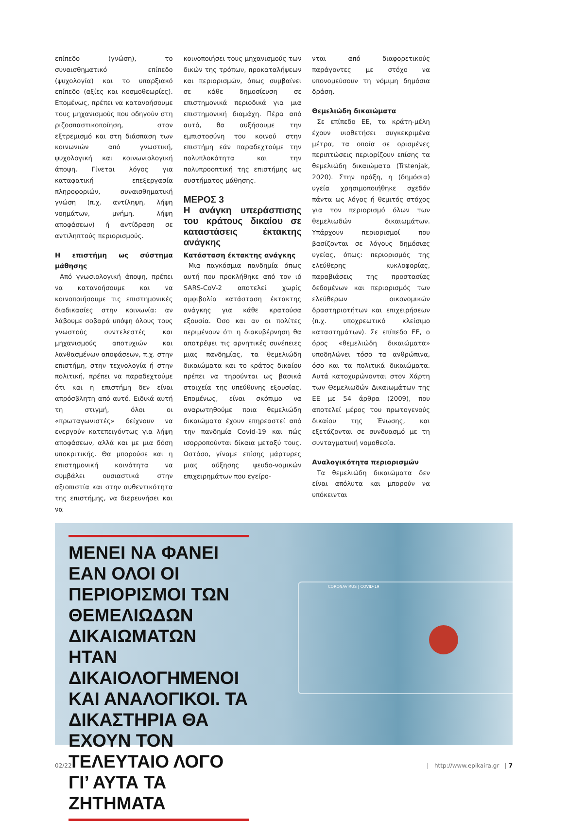επίπεδο (γνώση), το συναισθηματικό επίπεδο (ψυχολογία) και το υπαρξιακό επίπεδο (αξίες και κοσμοθεωρίες). Επομένως, πρέπει να κατανοήσουμε τους μηχανισμούς που οδηγούν στη ριζοσπαστικοποίηση, στον εξτρεμισμό και στη διάσπαση των κοινωνιών από γνωστική, ψυχολογική και κοινωνιολογική άποψη. Γίνεται λόγος για καταφατική επεξεργασία πληροφοριών, συναισθηματική γνώση (π.χ. αντίληψη, λήψη νοημάτων, μνήμη, λήψη αποφάσεων) ή αντίδραση σε αντιληπτούς περιορισμούς.
Η επιστήμη ως σύστημα μάθησης
Από γνωσιολογική άποψη, πρέπει να κατανοήσουμε και να κοινοποιήσουμε τις επιστημονικές διαδικασίες στην κοινωνία: αν λάβουμε σοβαρά υπόψη όλους τους γνωστούς συντελεστές και μηχανισμούς αποτυχιών και λανθασμένων αποφάσεων, π.χ. στην επιστήμη, στην τεχνολογία ή στην πολιτική, πρέπει να παραδεχτούμε ότι και η επιστήμη δεν είναι απρόσβλητη από αυτό. Ειδικά αυτή τη στιγμή, όλοι οι «πρωταγωνιστές» δείχνουν να ενεργούν κατεπειγόντως για λήψη αποφάσεων, αλλά και με μια δόση υποκριτικής. Θα μπορούσε και η επιστημονική κοινότητα να συμβάλει ουσιαστικά στην αξιοπιστία και στην αυθεντικότητα της επιστήμης, να διερευνήσει και να
κοινοποιήσει τους μηχανισμούς των δικών της τρόπων, προκαταλήψεων και περιορισμών, όπως συμβαίνει σε κάθε δημοσίευση σε επιστημονικά περιοδικά για μια επιστημονική διαμάχη. Πέρα από αυτό, θα αυξήσουμε την εμπιστοσύνη του κοινού στην επιστήμη εάν παραδεχτούμε την πολυπλοκότητα και την πολυπροοπτική της επιστήμης ως συστήματος μάθησης.
ΜΕΡΟΣ 3
Η ανάγκη υπεράσπισης του κράτους δικαίου σε καταστάσεις έκτακτης ανάγκης
Κατάσταση έκτακτης ανάγκης
Μια παγκόσμια πανδημία όπως αυτή που προκλήθηκε από τον ιό SARS-CoV-2 αποτελεί χωρίς αμφιβολία κατάσταση έκτακτης ανάγκης για κάθε κρατούσα εξουσία. Όσο και αν οι πολίτες περιμένουν ότι η διακυβέρνηση θα αποτρέψει τις αρνητικές συνέπειες μιας πανδημίας, τα θεμελιώδη δικαιώματα και το κράτος δικαίου πρέπει να τηρούνται ως βασικά στοιχεία της υπεύθυνης εξουσίας. Επομένως, είναι σκόπιμο να αναρωτηθούμε ποια θεμελιώδη δικαιώματα έχουν επηρεαστεί από την πανδημία Covid-19 και πώς ισορροπούνται δίκαια μεταξύ τους. Ωστόσο, γίναμε επίσης μάρτυρες μιας αύξησης ψευδο-νομικών επιχειρημάτων που εγείρο-
νται από διαφορετικούς παράγοντες με στόχο να υπονομεύσουν τη νόμιμη δημόσια δράση.
Θεμελιώδη δικαιώματα
Σε επίπεδο ΕΕ, τα κράτη-μέλη έχουν υιοθετήσει συγκεκριμένα μέτρα, τα οποία σε ορισμένες περιπτώσεις περιορίζουν επίσης τα θεμελιώδη δικαιώματα (Trstenjak, 2020). Στην πράξη, η (δημόσια) υγεία χρησιμοποιήθηκε σχεδόν πάντα ως λόγος ή θεμιτός στόχος για τον περιορισμό όλων των θεμελιωδών δικαιωμάτων. Υπάρχουν περιορισμοί που βασίζονται σε λόγους δημόσιας υγείας, όπως: περιορισμός της ελεύθερης κυκλοφορίας, παραβιάσεις της προστασίας δεδομένων και περιορισμός των ελεύθερων οικονομικών δραστηριοτήτων και επιχειρήσεων (π.χ. υποχρεωτικό κλείσιμο καταστημάτων). Σε επίπεδο ΕΕ, ο όρος «θεμελιώδη δικαιώματα» υποδηλώνει τόσο τα ανθρώπινα, όσο και τα πολιτικά δικαιώματα. Αυτά κατοχυρώνονται στον Χάρτη των Θεμελιωδών Δικαιωμάτων της ΕΕ με 54 άρθρα (2009), που αποτελεί μέρος του πρωτογενούς δικαίου της Ένωσης, και εξετάζονται σε συνδυασμό με τη συνταγματική νομοθεσία.
Αναλογικότητα περιορισμών
Τα θεμελιώδη δικαιώματα δεν είναι απόλυτα και μπορούν να υπόκεινται
ΜΕΝΕΙ ΝΑ ΦΑΝΕΙ ΕΑΝ ΟΛΟΙ ΟΙ ΠΕΡΙΟΡΙΣΜΟΙ ΤΩΝ ΘΕΜΕΛΙΩΔΩΝ ΔΙΚΑΙΩΜΑΤΩΝ ΗΤΑΝ ΔΙΚΑΙΟΛΟΓΗΜΕΝΟΙ ΚΑΙ ΑΝΑΛΟΓΙΚΟΙ. ΤΑ ΔΙΚΑΣΤΗΡΙΑ ΘΑ ΕΧΟΥΝ ΤΟΝ ΤΕΛΕΥΤΑΙΟ ΛΟΓΟ ΓΙ’ ΑΥΤΑ ΤΑ ΖΗΤΗΜΑΤΑ
CORONAVIRUS | COVID-19
02/22 | http://www.epikaira.gr | 7